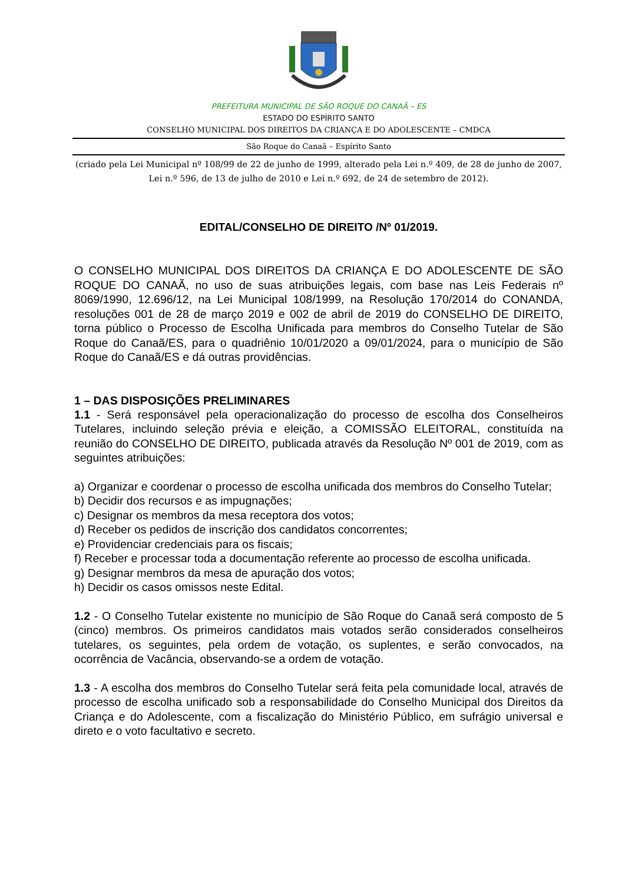PREFEITURA MUNICIPAL DE SÃO ROQUE DO CANAÃ – ES
ESTADO DO ESPÍRITO SANTO
CONSELHO MUNICIPAL DOS DIREITOS DA CRIANÇA E DO ADOLESCENTE – CMDCA
São Roque do Canaã – Espírito Santo
(criado pela Lei Municipal nº 108/99 de 22 de junho de 1999, alterado pela Lei n.º 409, de 28 de junho de 2007, Lei n.º 596, de 13 de julho de 2010 e Lei n.º 692, de 24 de setembro de 2012).
EDITAL/CONSELHO DE DIREITO /Nº 01/2019.
O CONSELHO MUNICIPAL DOS DIREITOS DA CRIANÇA E DO ADOLESCENTE DE SÃO ROQUE DO CANAÃ, no uso de suas atribuições legais, com base nas Leis Federais nº 8069/1990, 12.696/12, na Lei Municipal 108/1999, na Resolução 170/2014 do CONANDA, resoluções 001 de 28 de março 2019 e 002 de abril de 2019 do CONSELHO DE DIREITO, torna público o Processo de Escolha Unificada para membros do Conselho Tutelar de São Roque do Canaã/ES, para o quadriênio 10/01/2020 a 09/01/2024, para o município de São Roque do Canaã/ES e dá outras providências.
1 – DAS DISPOSIÇÕES PRELIMINARES
1.1 - Será responsável pela operacionalização do processo de escolha dos Conselheiros Tutelares, incluindo seleção prévia e eleição, a COMISSÃO ELEITORAL, constituída na reunião do CONSELHO DE DIREITO, publicada através da Resolução Nº 001 de 2019, com as seguintes atribuições:
a) Organizar e coordenar o processo de escolha unificada dos membros do Conselho Tutelar;
b) Decidir dos recursos e as impugnações;
c) Designar os membros da mesa receptora dos votos;
d) Receber os pedidos de inscrição dos candidatos concorrentes;
e) Providenciar credenciais para os fiscais;
f) Receber e processar toda a documentação referente ao processo de escolha unificada.
g) Designar membros da mesa de apuração dos votos;
h) Decidir os casos omissos neste Edital.
1.2 - O Conselho Tutelar existente no município de São Roque do Canaã será composto de 5 (cinco) membros. Os primeiros candidatos mais votados serão considerados conselheiros tutelares, os seguintes, pela ordem de votação, os suplentes, e serão convocados, na ocorrência de Vacância, observando-se a ordem de votação.
1.3 - A escolha dos membros do Conselho Tutelar será feita pela comunidade local, através de processo de escolha unificado sob a responsabilidade do Conselho Municipal dos Direitos da Criança e do Adolescente, com a fiscalização do Ministério Público, em sufrágio universal e direto e o voto facultativo e secreto.